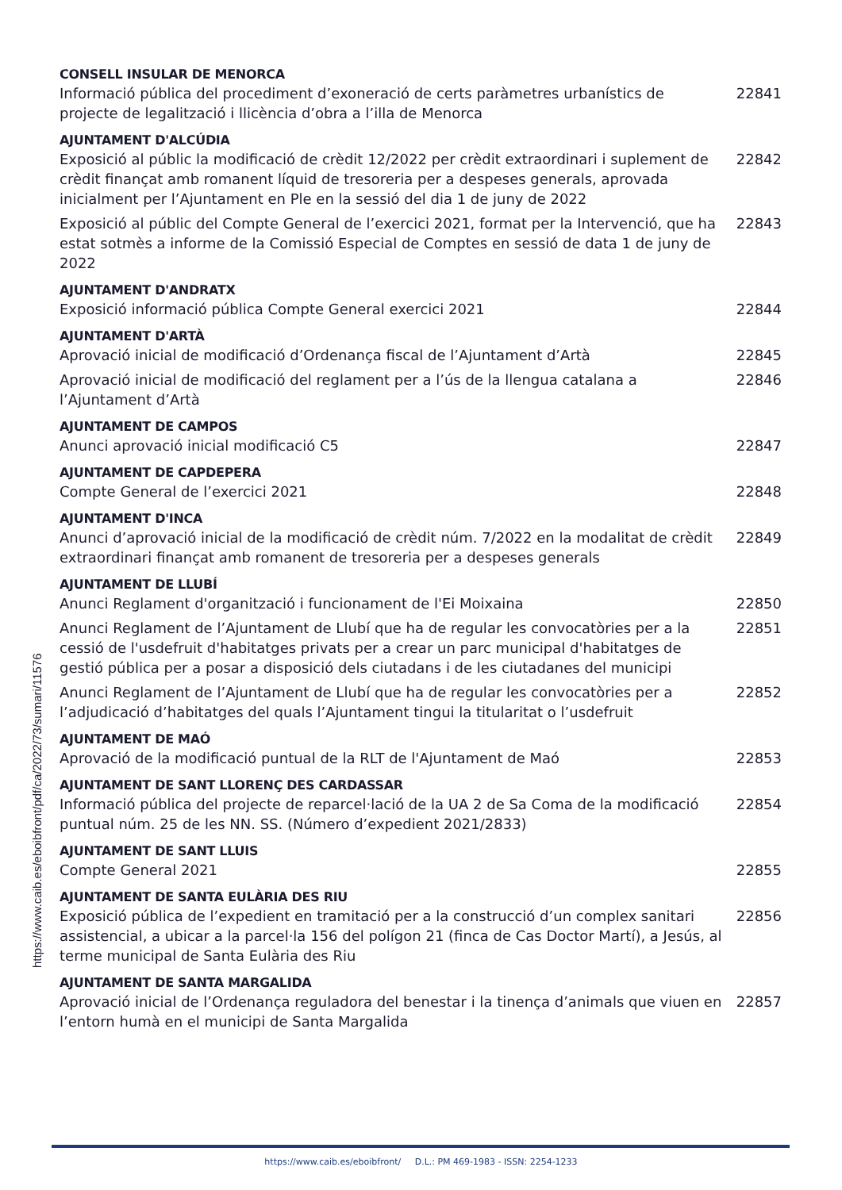CONSELL INSULAR DE MENORCA
Informació pública del procediment d’exoneració de certs paràmetres urbanístics de projecte de legalització i llicència d’obra a l’illa de Menorca 22841
AJUNTAMENT D'ALCÚDIA
Exposició al públic la modificació de crèdit 12/2022 per crèdit extraordinari i suplement de crèdit finançat amb romanent líquid de tresoreria per a despeses generals, aprovada inicialment per l’Ajuntament en Ple en la sessió del dia 1 de juny de 2022 22842
Exposició al públic del Compte General de l’exercici 2021, format per la Intervenció, que ha estat sotmès a informe de la Comissió Especial de Comptes en sessió de data 1 de juny de 2022 22843
AJUNTAMENT D'ANDRATX
Exposició informació pública Compte General exercici 2021 22844
AJUNTAMENT D'ARTÀ
Aprovació inicial de modificació d’Ordenança fiscal de l’Ajuntament d’Artà 22845
Aprovació inicial de modificació del reglament per a l’ús de la llengua catalana a l’Ajuntament d’Artà 22846
AJUNTAMENT DE CAMPOS
Anunci aprovació inicial modificació C5 22847
AJUNTAMENT DE CAPDEPERA
Compte General de l’exercici 2021 22848
AJUNTAMENT D'INCA
Anunci d’aprovació inicial de la modificació de crèdit núm. 7/2022 en la modalitat de crèdit extraordinari finançat amb romanent de tresoreria per a despeses generals 22849
AJUNTAMENT DE LLUBÍ
Anunci Reglament d'organització i funcionament de l'Ei Moixaina 22850
Anunci Reglament de l’Ajuntament de Llubí que ha de regular les convocatòries per a la cessió de l'usdefruit d'habitatges privats per a crear un parc municipal d'habitatges de gestió pública per a posar a disposició dels ciutadans i de les ciutadanes del municipi 22851
Anunci Reglament de l’Ajuntament de Llubí que ha de regular les convocatòries per a l’adjudicació d’habitatges del quals l’Ajuntament tingui la titularitat o l’usdefruit 22852
AJUNTAMENT DE MAÓ
Aprovació de la modificació puntual de la RLT de l'Ajuntament de Maó 22853
AJUNTAMENT DE SANT LLORENÇ DES CARDASSAR
Informació pública del projecte de reparcel·lació de la UA 2 de Sa Coma de la modificació puntual núm. 25 de les NN. SS. (Número d’expedient 2021/2833) 22854
AJUNTAMENT DE SANT LLUIS
Compte General 2021 22855
AJUNTAMENT DE SANTA EULÀRIA DES RIU
Exposició pública de l’expedient en tramitació per a la construcció d’un complex sanitari assistencial, a ubicar a la parcel·la 156 del polígon 21 (finca de Cas Doctor Martí), a Jesús, al terme municipal de Santa Eulària des Riu 22856
AJUNTAMENT DE SANTA MARGALIDA
Aprovació inicial de l’Ordenança reguladora del benestar i la tinença d’animals que viuen en l’entorn humà en el municipi de Santa Margalida 22857
https://www.caib.es/eboibfront/pdf/ca/2022/73/sumari/11576
https://www.caib.es/eboibfront/ D.L.: PM 469-1983 - ISSN: 2254-1233